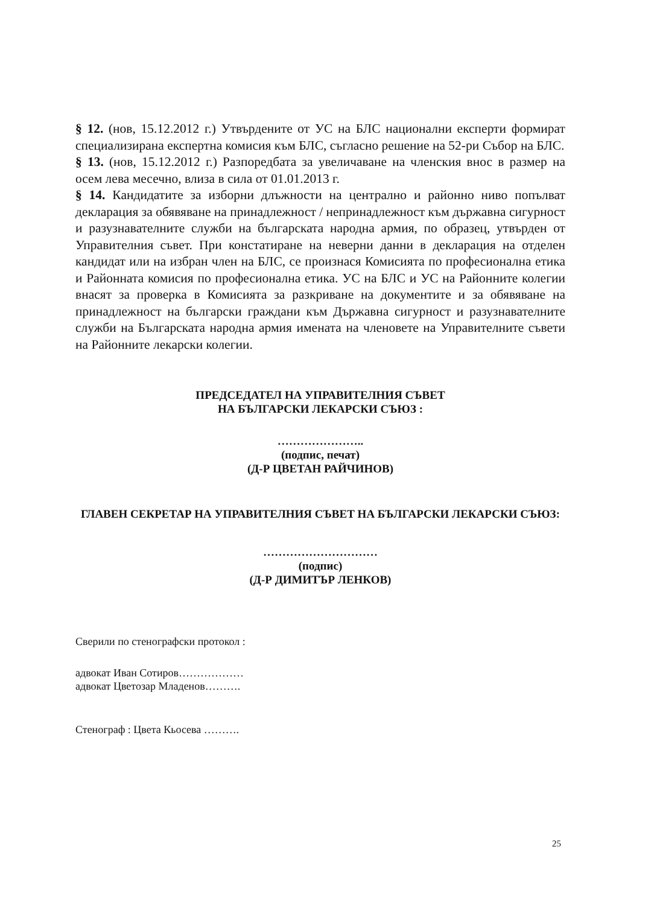§ 12. (нов, 15.12.2012 г.) Утвърдените от УС на БЛС национални експерти формират специализирана експертна комисия към БЛС, съгласно решение на 52-ри Събор на БЛС.
§ 13. (нов, 15.12.2012 г.) Разпоредбата за увеличаване на членския внос в размер на осем лева месечно, влиза в сила от 01.01.2013 г.
§ 14. Кандидатите за изборни длъжности на централно и районно ниво попълват декларация за обявяване на принадлежност / непринадлежност към държавна сигурност и разузнавателните служби на българската народна армия, по образец, утвърден от Управителния съвет. При констатиране на неверни данни в декларация на отделен кандидат или на избран член на БЛС, се произнася Комисията по професионална етика и Районната комисия по професионална етика. УС на БЛС и УС на Районните колегии внасят за проверка в Комисията за разкриване на документите и за обявяване на принадлежност на български граждани към Държавна сигурност и разузнавателните служби на Българската народна армия имената на членовете на Управителните съвети на Районните лекарски колегии.
ПРЕДСЕДАТЕЛ НА УПРАВИТЕЛНИЯ СЪВЕТ
НА БЪЛГАРСКИ ЛЕКАРСКИ СЪЮЗ :
…………………..
(подпис, печат)
(Д-Р ЦВЕТАН РАЙЧИНОВ)
ГЛАВЕН СЕКРЕТАР НА УПРАВИТЕЛНИЯ СЪВЕТ НА БЪЛГАРСКИ ЛЕКАРСКИ СЪЮЗ:
…………………………
(подпис)
(Д-Р ДИМИТЪР ЛЕНКОВ)
Сверили по стенографски протокол :
адвокат Иван Сотиров………………
адвокат Цветозар Младенов……….
Стенограф : Цвета Кьосева ……….
25